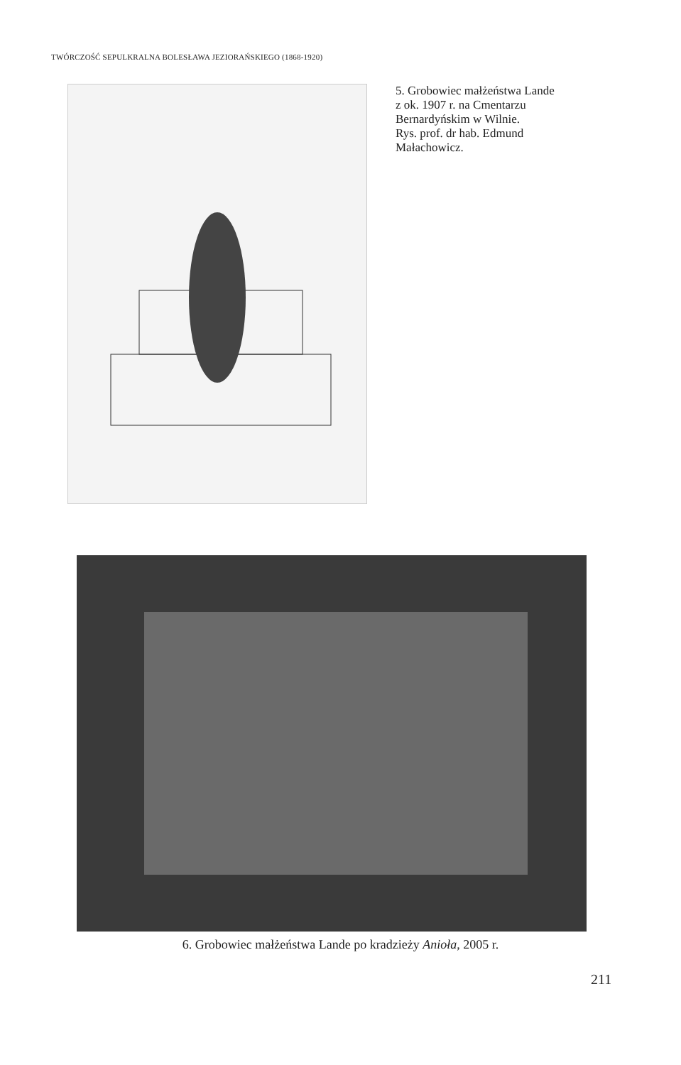TWÓRCZOŚĆ SEPULKRALNA BOLESŁAWA JEZIORAŃSKIEGO (1868-1920)
5. Grobowiec małżeństwa Lande
z ok. 1907 r. na Cmentarzu
Bernardyńskim w Wilnie.
Rys. prof. dr hab. Edmund
Małachowicz.
6. Grobowiec małżeństwa Lande po kradzieży Anioła, 2005 r.
211